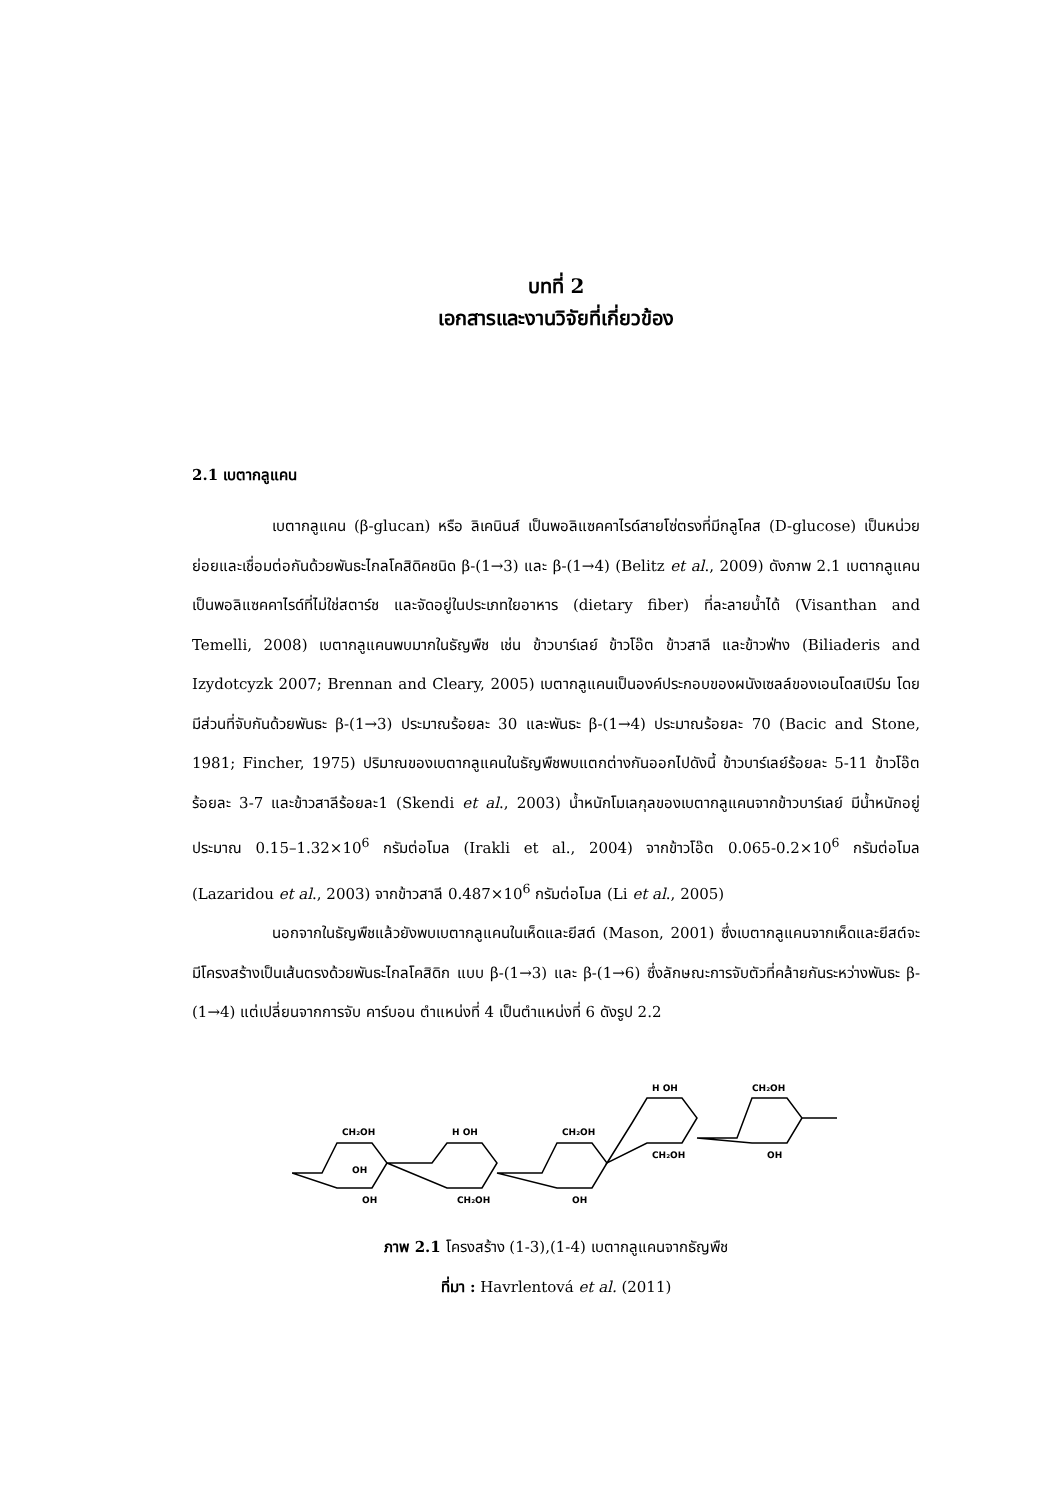บทที่ 2
เอกสารและงานวิจัยที่เกี่ยวข้อง
2.1 เบตากลูแคน
เบตากลูแคน (β-glucan) หรือ ลิเคนินส์ เป็นพอลิแซคคาไรด์สายโซ่ตรงที่มีกลูโคส (D-glucose) เป็นหน่วยย่อยและเชื่อมต่อกันด้วยพันธะไกลโคสิดิคชนิด β-(1→3) และ β-(1→4) (Belitz et al., 2009) ดังภาพ 2.1 เบตากลูแคนเป็นพอลิแซคคาไรด์ที่ไม่ใช่สตาร์ช และจัดอยู่ในประเภทใยอาหาร (dietary fiber) ที่ละลายน้ำได้ (Visanthan and Temelli, 2008) เบตากลูแคนพบมากในธัญพืช เช่น ข้าวบาร์เลย์ ข้าวโอ๊ต ข้าวสาลี และข้าวฟ่าง (Biliaderis and Izydotcyzk 2007; Brennan and Cleary, 2005) เบตากลูแคนเป็นองค์ประกอบของผนังเซลล์ของเอนโดสเปิร์ม โดยมีส่วนที่จับกันด้วยพันธะ β-(1→3) ประมาณร้อยละ 30 และพันธะ β-(1→4) ประมาณร้อยละ 70 (Bacic and Stone, 1981; Fincher, 1975) ปริมาณของเบตากลูแคนในธัญพืชพบแตกต่างกันออกไปดังนี้ ข้าวบาร์เลย์ร้อยละ 5-11 ข้าวโอ๊ตร้อยละ 3-7 และข้าวสาลีร้อยละ1 (Skendi et al., 2003) น้ำหนักโมเลกุลของเบตากลูแคนจากข้าวบาร์เลย์ มีน้ำหนักอยู่ประมาณ 0.15–1.32×10<sup>6</sup> กรัมต่อโมล (Irakli et al., 2004) จากข้าวโอ๊ต 0.065-0.2×10<sup>6</sup> กรัมต่อโมล (Lazaridou et al., 2003) จากข้าวสาลี 0.487×10<sup>6</sup> กรัมต่อโมล (Li et al., 2005)
นอกจากในธัญพืชแล้วยังพบเบตากลูแคนในเห็ดและยีสต์ (Mason, 2001) ซึ่งเบตากลูแคนจากเห็ดและยีสต์จะมีโครงสร้างเป็นเส้นตรงด้วยพันธะไกลโคสิดิก แบบ β-(1→3) และ β-(1→6) ซึ่งลักษณะการจับตัวที่คล้ายกันระหว่างพันธะ β-(1→4) แต่เปลี่ยนจากการจับ คาร์บอน ตำแหน่งที่ 4 เป็นตำแหน่งที่ 6 ดังรูป 2.2
CH₂OH
OH
OH
H OH
CH₂OH
CH₂OH
OH
H OH
CH₂OH
CH₂OH
OH
ภาพ 2.1 โครงสร้าง (1-3),(1-4) เบตากลูแคนจากธัญพืช
ที่มา : Havrlentová et al. (2011)